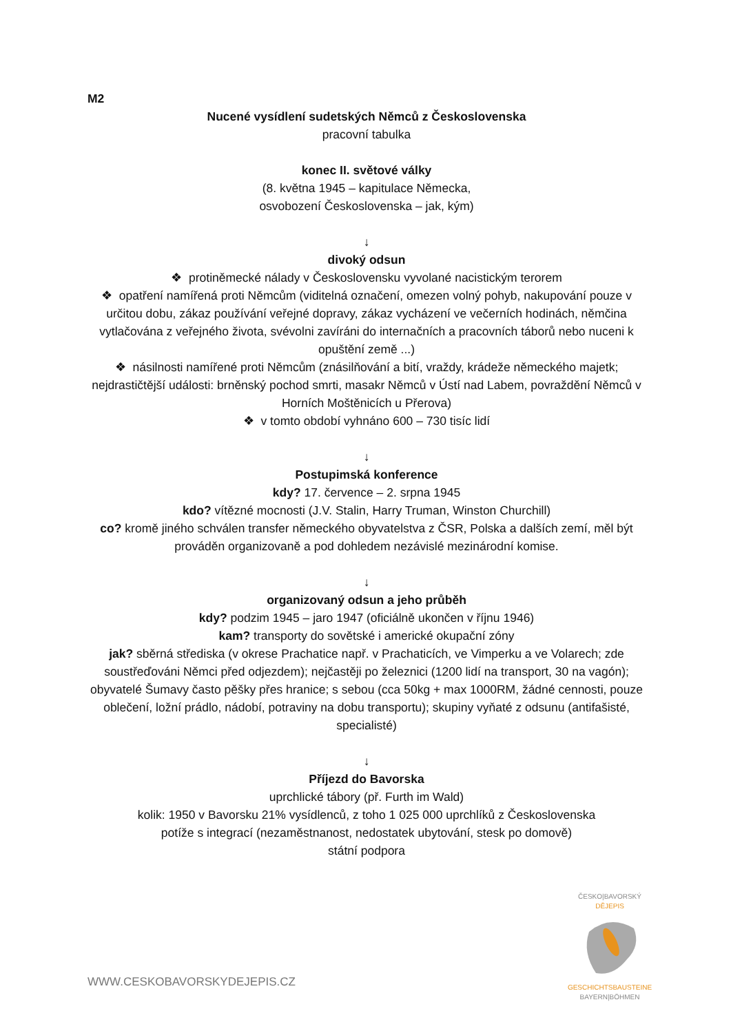M2
Nucené vysídlení sudetských Němců z Československa
pracovní tabulka
konec II. světové války
(8. května 1945 – kapitulace Německa,
osvobození Československa – jak, kým)
↓
divoký odsun
❖ protiněmecké nálady v Československu vyvolané nacistickým terorem
❖ opatření namířená proti Němcům (viditelná označení, omezen volný pohyb, nakupování pouze v určitou dobu, zákaz používání veřejné dopravy, zákaz vycházení ve večerních hodinách, němčina vytlačována z veřejného života, svévolni zavíráni do internačních a pracovních táborů nebo nuceni k opuštění země ...)
❖ násilnosti namířené proti Němcům (znásilňování a bití, vraždy, krádeže německého majetk; nejdrastičtější události: brněnský pochod smrti, masakr Němců v Ústí nad Labem, povraždění Němců v Horních Moštěnicích u Přerova)
❖ v tomto období vyhnáno 600 – 730 tisíc lidí
↓
Postupimská konference
kdy? 17. července – 2. srpna 1945
kdo? vítězné mocnosti (J.V. Stalin, Harry Truman, Winston Churchill)
co? kromě jiného schválen transfer německého obyvatelstva z ČSR, Polska a dalších zemí, měl být prováděn organizovaně a pod dohledem nezávislé mezinárodní komise.
↓
organizovaný odsun a jeho průběh
kdy? podzim 1945 – jaro 1947 (oficiálně ukončen v říjnu 1946)
kam? transporty do sovětské i americké okupační zóny
jak? sběrná střediska (v okrese Prachatice např. v Prachaticích, ve Vimperku a ve Volarech; zde soustřeďováni Němci před odjezdem); nejčastěji po železnici (1200 lidí na transport, 30 na vagón); obyvatelé Šumavy často pěšky přes hranice; s sebou (cca 50kg + max 1000RM, žádné cennosti, pouze oblečení, ložní prádlo, nádobí, potraviny na dobu transportu); skupiny vyňaté z odsunu (antifašisté, specialisté)
↓
Příjezd do Bavorska
uprchlické tábory (př. Furth im Wald)
kolik: 1950 v Bavorsku 21% vysídlenců, z toho 1 025 000 uprchlíků z Československa
potíže s integrací (nezaměstnanost, nedostatek ubytování, stesk po domově)
státní podpora
WWW.CESKOBAVORSKYDEJEPIS.CZ
ČESKO|BAVORSKÝ
DĚJEPIS
GESCHICHTSBAUSTEINE
BAYERN|BÖHMEN